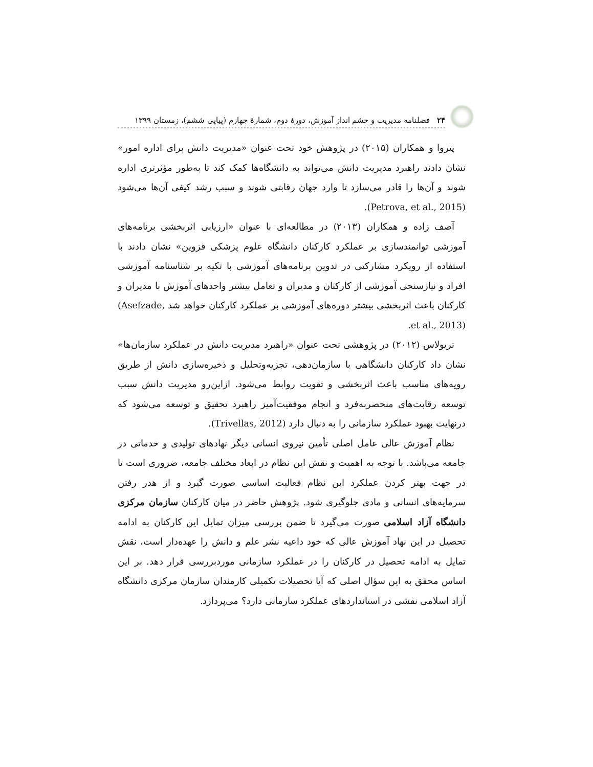۲۴ فصلنامه مدیریت و چشم انداز آموزش، دورهٔ دوم، شمارهٔ چهارم (پیاپی ششم)، زمستان ۱۳۹۹
پتروا و همکاران (۲۰۱۵) در پژوهش خود تحت عنوان «مدیریت دانش برای اداره امور» نشان دادند راهبرد مدیریت دانش می‌تواند به دانشگاه‌ها کمک کند تا به‌طور مؤثرتری اداره شوند و آن‌ها را قادر می‌سازد تا وارد جهان رقابتی شوند و سبب رشد کیفی آن‌ها می‌شود (Petrova, et al., 2015).
آصف زاده و همکاران (۲۰۱۳) در مطالعه‌ای با عنوان «ارزیابی اثربخشی برنامه‌های آموزشی توانمندسازی بر عملکرد کارکنان دانشگاه علوم پزشکی قزوین» نشان دادند با استفاده از رویکرد مشارکتی در تدوین برنامه‌های آموزشی با تکیه بر شناسنامه آموزشی افراد و نیازسنجی آموزشی از کارکنان و مدیران و تعامل بیشتر واحدهای آموزش با مدیران و کارکنان باعث اثربخشی بیشتر دوره‌های آموزشی بر عملکرد کارکنان خواهد شد (Asefzade, et al., 2013).
تریولاس (۲۰۱۲) در پژوهشی تحت عنوان «راهبرد مدیریت دانش در عملکرد سازمان‌ها» نشان داد کارکنان دانشگاهی با سازمان‌دهی، تجزیه‌وتحلیل و ذخیره‌سازی دانش از طریق رویه‌های مناسب باعث اثربخشی و تقویت روابط می‌شود. ازاین‌رو مدیریت دانش سبب توسعه رقابت‌های منحصربه‌فرد و انجام موفقیت‌آمیز راهبرد تحقیق و توسعه می‌شود که درنهایت بهبود عملکرد سازمانی را به دنبال دارد (Trivellas, 2012).
نظام آموزش عالی عامل اصلی تأمین نیروی انسانی دیگر نهادهای تولیدی و خدماتی در جامعه می‌باشد. با توجه به اهمیت و نقش این نظام در ابعاد مختلف جامعه، ضروری است تا در جهت بهتر کردن عملکرد این نظام فعالیت اساسی صورت گیرد و از هدر رفتن سرمایه‌های انسانی و مادی جلوگیری شود. پژوهش حاضر در میان کارکنان سازمان مرکزی دانشگاه آزاد اسلامی صورت می‌گیرد تا ضمن بررسی میزان تمایل این کارکنان به ادامه تحصیل در این نهاد آموزش عالی که خود داعیه نشر علم و دانش را عهده‌دار است، نقش تمایل به ادامه تحصیل در کارکنان را در عملکرد سازمانی موردبررسی قرار دهد. بر این اساس محقق به این سؤال اصلی که آیا تحصیلات تکمیلی کارمندان سازمان مرکزی دانشگاه آزاد اسلامی نقشی در استانداردهای عملکرد سازمانی دارد؟ می‌پردازد.